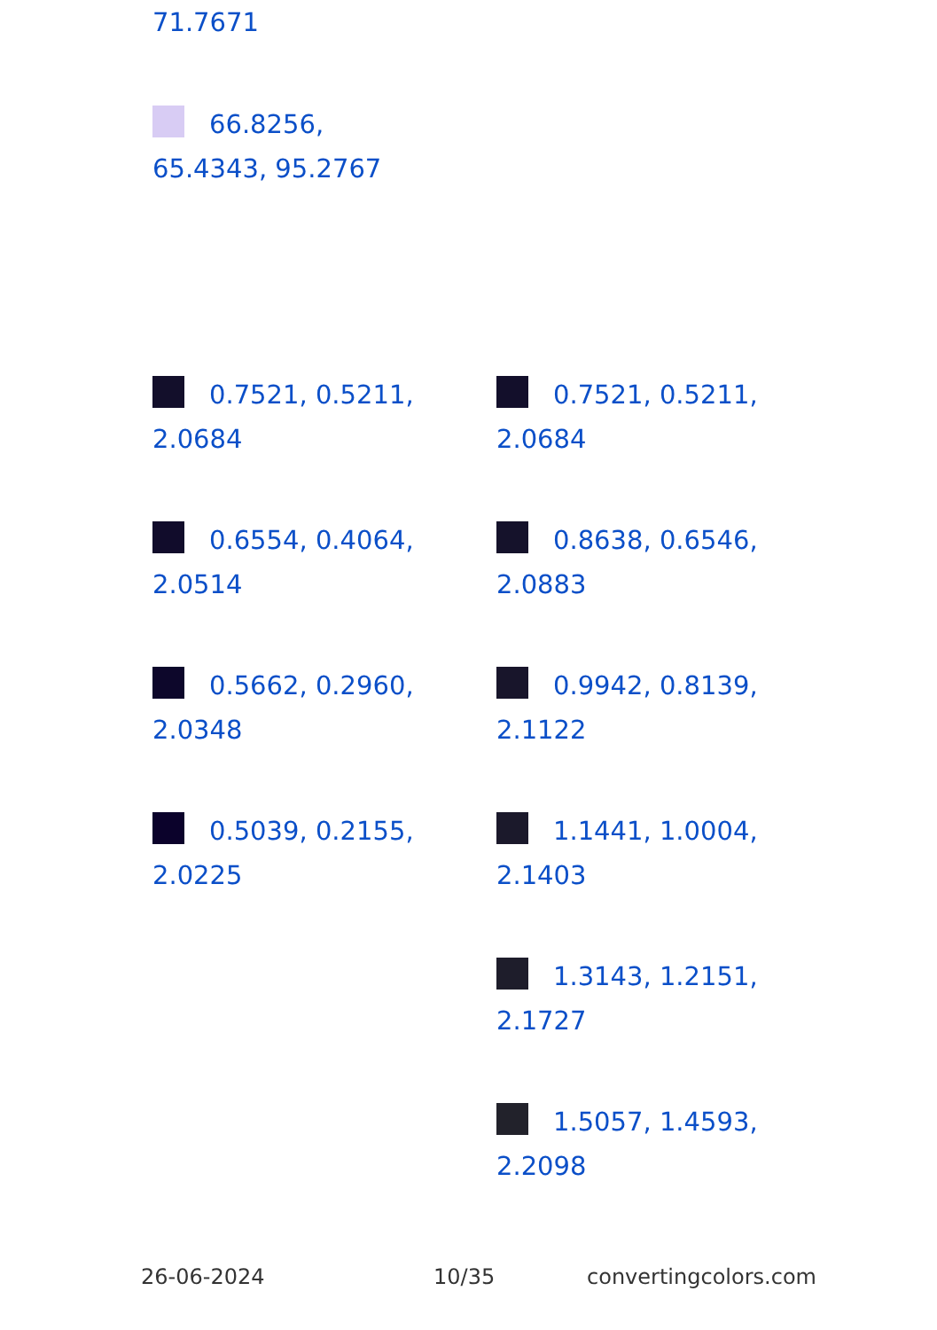71.7671
66.8256, 65.4343, 95.2767
0.7521, 0.5211, 2.0684
0.7521, 0.5211, 2.0684
0.6554, 0.4064, 2.0514
0.8638, 0.6546, 2.0883
0.5662, 0.2960, 2.0348
0.9942, 0.8139, 2.1122
0.5039, 0.2155, 2.0225
1.1441, 1.0004, 2.1403
1.3143, 1.2151, 2.1727
1.5057, 1.4593, 2.2098
26-06-2024 10/35 convertingcolors.com